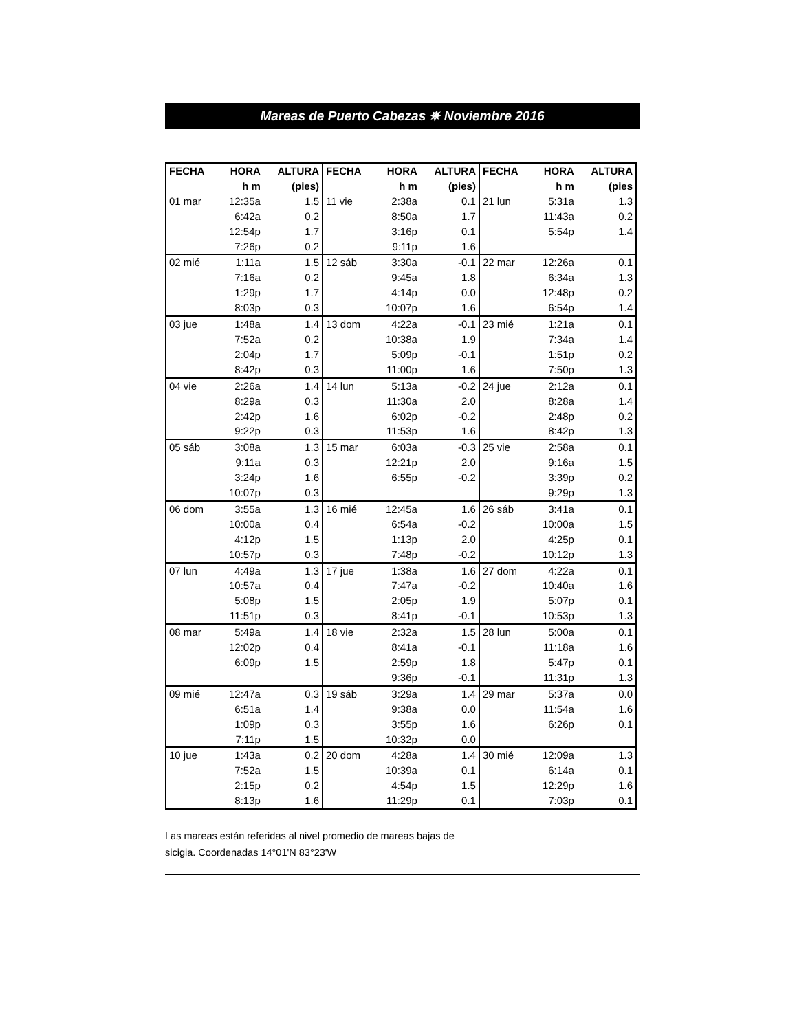Mareas de Puerto Cabezas ✵ Noviembre 2016
| FECHA | HORA | ALTURA | FECHA | HORA | ALTURA | FECHA | HORA | ALTURA |
| --- | --- | --- | --- | --- | --- | --- | --- | --- |
| | h m | (pies) | | h m | (pies) | | h m | (pies |
| 01 mar | 12:35a | 1.5 | 11 vie | 2:38a | 0.1 | 21 lun | 5:31a | 1.3 |
| | 6:42a | 0.2 | | 8:50a | 1.7 | | 11:43a | 0.2 |
| | 12:54p | 1.7 | | 3:16p | 0.1 | | 5:54p | 1.4 |
| | 7:26p | 0.2 | | 9:11p | 1.6 | | | |
| 02 mié | 1:11a | 1.5 | 12 sáb | 3:30a | -0.1 | 22 mar | 12:26a | 0.1 |
| | 7:16a | 0.2 | | 9:45a | 1.8 | | 6:34a | 1.3 |
| | 1:29p | 1.7 | | 4:14p | 0.0 | | 12:48p | 0.2 |
| | 8:03p | 0.3 | | 10:07p | 1.6 | | 6:54p | 1.4 |
| 03 jue | 1:48a | 1.4 | 13 dom | 4:22a | -0.1 | 23 mié | 1:21a | 0.1 |
| | 7:52a | 0.2 | | 10:38a | 1.9 | | 7:34a | 1.4 |
| | 2:04p | 1.7 | | 5:09p | -0.1 | | 1:51p | 0.2 |
| | 8:42p | 0.3 | | 11:00p | 1.6 | | 7:50p | 1.3 |
| 04 vie | 2:26a | 1.4 | 14 lun | 5:13a | -0.2 | 24 jue | 2:12a | 0.1 |
| | 8:29a | 0.3 | | 11:30a | 2.0 | | 8:28a | 1.4 |
| | 2:42p | 1.6 | | 6:02p | -0.2 | | 2:48p | 0.2 |
| | 9:22p | 0.3 | | 11:53p | 1.6 | | 8:42p | 1.3 |
| 05 sáb | 3:08a | 1.3 | 15 mar | 6:03a | -0.3 | 25 vie | 2:58a | 0.1 |
| | 9:11a | 0.3 | | 12:21p | 2.0 | | 9:16a | 1.5 |
| | 3:24p | 1.6 | | 6:55p | -0.2 | | 3:39p | 0.2 |
| | 10:07p | 0.3 | | | | | 9:29p | 1.3 |
| 06 dom | 3:55a | 1.3 | 16 mié | 12:45a | 1.6 | 26 sáb | 3:41a | 0.1 |
| | 10:00a | 0.4 | | 6:54a | -0.2 | | 10:00a | 1.5 |
| | 4:12p | 1.5 | | 1:13p | 2.0 | | 4:25p | 0.1 |
| | 10:57p | 0.3 | | 7:48p | -0.2 | | 10:12p | 1.3 |
| 07 lun | 4:49a | 1.3 | 17 jue | 1:38a | 1.6 | 27 dom | 4:22a | 0.1 |
| | 10:57a | 0.4 | | 7:47a | -0.2 | | 10:40a | 1.6 |
| | 5:08p | 1.5 | | 2:05p | 1.9 | | 5:07p | 0.1 |
| | 11:51p | 0.3 | | 8:41p | -0.1 | | 10:53p | 1.3 |
| 08 mar | 5:49a | 1.4 | 18 vie | 2:32a | 1.5 | 28 lun | 5:00a | 0.1 |
| | 12:02p | 0.4 | | 8:41a | -0.1 | | 11:18a | 1.6 |
| | 6:09p | 1.5 | | 2:59p | 1.8 | | 5:47p | 0.1 |
| | | | | 9:36p | -0.1 | | 11:31p | 1.3 |
| 09 mié | 12:47a | 0.3 | 19 sáb | 3:29a | 1.4 | 29 mar | 5:37a | 0.0 |
| | 6:51a | 1.4 | | 9:38a | 0.0 | | 11:54a | 1.6 |
| | 1:09p | 0.3 | | 3:55p | 1.6 | | 6:26p | 0.1 |
| | 7:11p | 1.5 | | 10:32p | 0.0 | | | |
| 10 jue | 1:43a | 0.2 | 20 dom | 4:28a | 1.4 | 30 mié | 12:09a | 1.3 |
| | 7:52a | 1.5 | | 10:39a | 0.1 | | 6:14a | 0.1 |
| | 2:15p | 0.2 | | 4:54p | 1.5 | | 12:29p | 1.6 |
| | 8:13p | 1.6 | | 11:29p | 0.1 | | 7:03p | 0.1 |
Las mareas están referidas al nivel promedio de mareas bajas de sicigia. Coordenadas 14°01'N 83°23'W